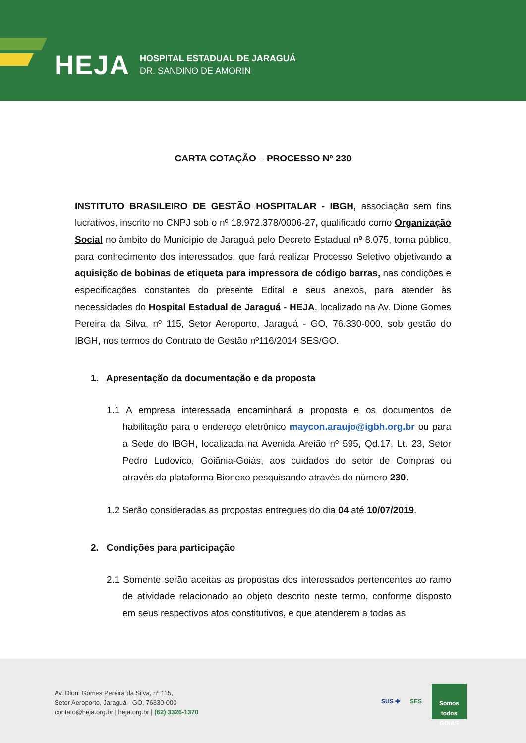HEJA
HOSPITAL ESTADUAL DE JARAGUÁ
DR. SANDINO DE AMORIN
CARTA COTAÇÃO – PROCESSO Nº 230
INSTITUTO BRASILEIRO DE GESTÃO HOSPITALAR - IBGH, associação sem fins lucrativos, inscrito no CNPJ sob o nº 18.972.378/0006-27, qualificado como Organização Social no âmbito do Município de Jaraguá pelo Decreto Estadual nº 8.075, torna público, para conhecimento dos interessados, que fará realizar Processo Seletivo objetivando a aquisição de bobinas de etiqueta para impressora de código barras, nas condições e especificações constantes do presente Edital e seus anexos, para atender às necessidades do Hospital Estadual de Jaraguá - HEJA, localizado na Av. Dione Gomes Pereira da Silva, nº 115, Setor Aeroporto, Jaraguá - GO, 76.330-000, sob gestão do IBGH, nos termos do Contrato de Gestão nº116/2014 SES/GO.
1. Apresentação da documentação e da proposta
1.1 A empresa interessada encaminhará a proposta e os documentos de habilitação para o endereço eletrônico maycon.araujo@igbh.org.br ou para a Sede do IBGH, localizada na Avenida Areião nº 595, Qd.17, Lt. 23, Setor Pedro Ludovico, Goiânia-Goiás, aos cuidados do setor de Compras ou através da plataforma Bionexo pesquisando através do número 230.
1.2 Serão consideradas as propostas entregues do dia 04 até 10/07/2019.
2. Condições para participação
2.1 Somente serão aceitas as propostas dos interessados pertencentes ao ramo de atividade relacionado ao objeto descrito neste termo, conforme disposto em seus respectivos atos constitutivos, e que atenderem a todas as
Av. Dioni Gomes Pereira da Silva, nº 115,
Setor Aeroporto, Jaraguá - GO, 76330-000
contato@heja.org.br | heja.org.br | (62) 3326-1370
SUS ✚ SES
Somos todos
GOIAS